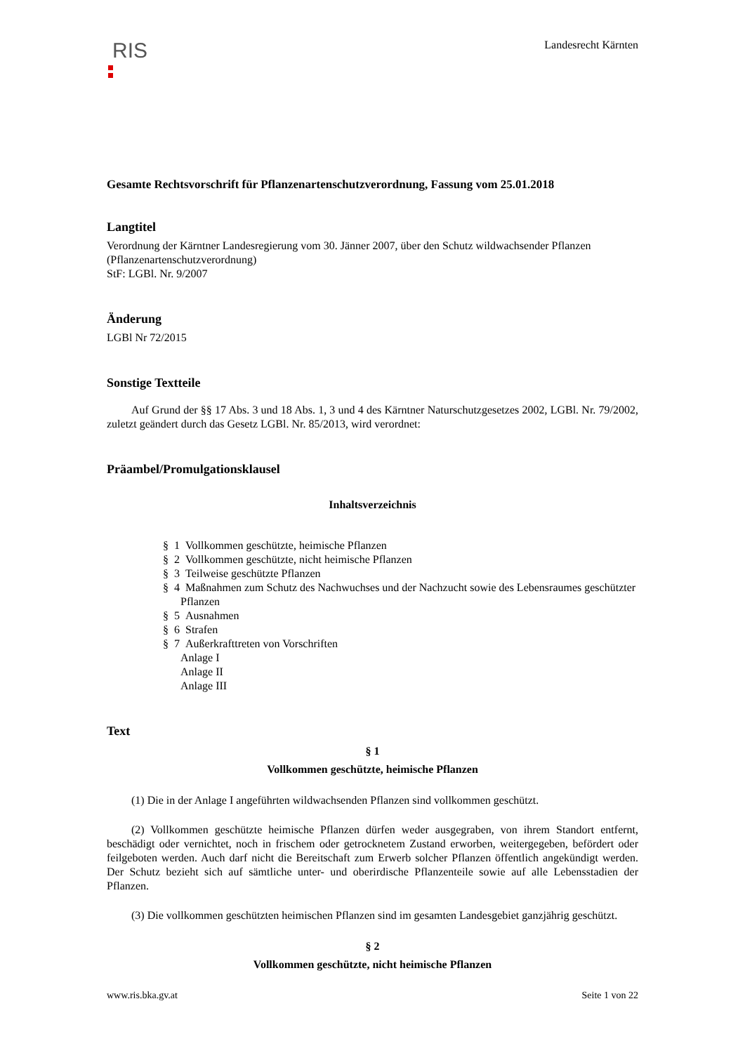RIS
Landesrecht Kärnten
Gesamte Rechtsvorschrift für Pflanzenartenschutzverordnung, Fassung vom 25.01.2018
Langtitel
Verordnung der Kärntner Landesregierung vom 30. Jänner 2007, über den Schutz wildwachsender Pflanzen (Pflanzenartenschutzverordnung)
StF: LGBl. Nr. 9/2007
Änderung
LGBl Nr 72/2015
Sonstige Textteile
Auf Grund der §§ 17 Abs. 3 und 18 Abs. 1, 3 und 4 des Kärntner Naturschutzgesetzes 2002, LGBl. Nr. 79/2002, zuletzt geändert durch das Gesetz LGBl. Nr. 85/2013, wird verordnet:
Präambel/Promulgationsklausel
Inhaltsverzeichnis
§ 1 Vollkommen geschützte, heimische Pflanzen
§ 2 Vollkommen geschützte, nicht heimische Pflanzen
§ 3 Teilweise geschützte Pflanzen
§ 4 Maßnahmen zum Schutz des Nachwuchses und der Nachzucht sowie des Lebensraumes geschützter Pflanzen
§ 5 Ausnahmen
§ 6 Strafen
§ 7 Außerkrafttreten von Vorschriften
Anlage I
Anlage II
Anlage III
Text
§ 1
Vollkommen geschützte, heimische Pflanzen
(1) Die in der Anlage I angeführten wildwachsenden Pflanzen sind vollkommen geschützt.
(2) Vollkommen geschützte heimische Pflanzen dürfen weder ausgegraben, von ihrem Standort entfernt, beschädigt oder vernichtet, noch in frischem oder getrocknetem Zustand erworben, weitergegeben, befördert oder feilgeboten werden. Auch darf nicht die Bereitschaft zum Erwerb solcher Pflanzen öffentlich angekündigt werden. Der Schutz bezieht sich auf sämtliche unter- und oberirdische Pflanzenteile sowie auf alle Lebensstadien der Pflanzen.
(3) Die vollkommen geschützten heimischen Pflanzen sind im gesamten Landesgebiet ganzjährig geschützt.
§ 2
Vollkommen geschützte, nicht heimische Pflanzen
www.ris.bka.gv.at Seite 1 von 22